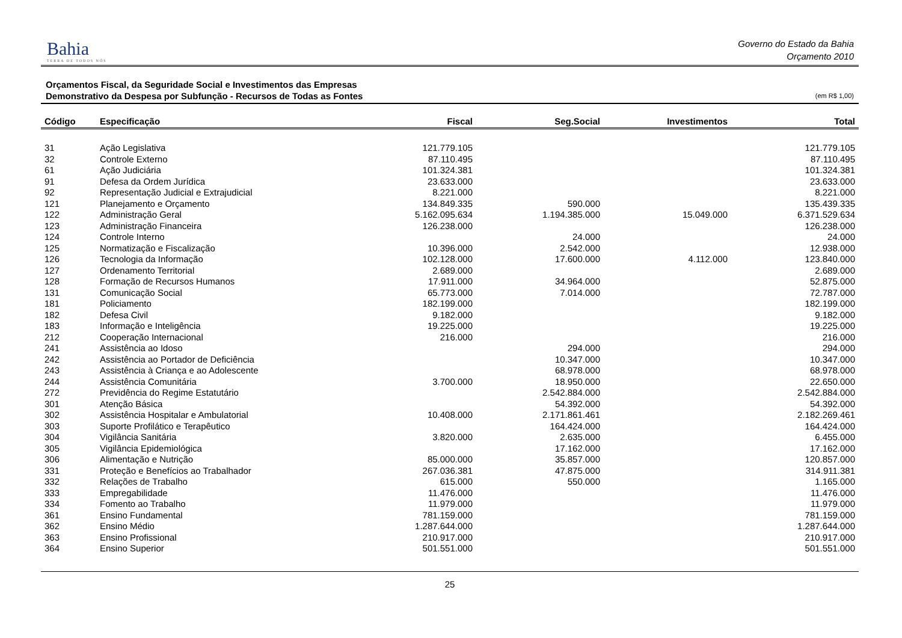Bahia
TERRA DE TODOS NÓS
Governo do Estado da Bahia
Orçamento 2010
Orçamentos Fiscal, da Seguridade Social e Investimentos das Empresas
Demonstrativo da Despesa por Subfunção - Recursos de Todas as Fontes
(em R$ 1,00)
| Código | Especificação | Fiscal | Seg.Social | Investimentos | Total |
| --- | --- | --- | --- | --- | --- |
| 31 | Ação Legislativa | 121.779.105 | | | 121.779.105 |
| 32 | Controle Externo | 87.110.495 | | | 87.110.495 |
| 61 | Ação Judiciária | 101.324.381 | | | 101.324.381 |
| 91 | Defesa da Ordem Jurídica | 23.633.000 | | | 23.633.000 |
| 92 | Representação Judicial e Extrajudicial | 8.221.000 | | | 8.221.000 |
| 121 | Planejamento e Orçamento | 134.849.335 | 590.000 | | 135.439.335 |
| 122 | Administração Geral | 5.162.095.634 | 1.194.385.000 | 15.049.000 | 6.371.529.634 |
| 123 | Administração Financeira | 126.238.000 | | | 126.238.000 |
| 124 | Controle Interno | | 24.000 | | 24.000 |
| 125 | Normatização e Fiscalização | 10.396.000 | 2.542.000 | | 12.938.000 |
| 126 | Tecnologia da Informação | 102.128.000 | 17.600.000 | 4.112.000 | 123.840.000 |
| 127 | Ordenamento Territorial | 2.689.000 | | | 2.689.000 |
| 128 | Formação de Recursos Humanos | 17.911.000 | 34.964.000 | | 52.875.000 |
| 131 | Comunicação Social | 65.773.000 | 7.014.000 | | 72.787.000 |
| 181 | Policiamento | 182.199.000 | | | 182.199.000 |
| 182 | Defesa Civil | 9.182.000 | | | 9.182.000 |
| 183 | Informação e Inteligência | 19.225.000 | | | 19.225.000 |
| 212 | Cooperação Internacional | 216.000 | | | 216.000 |
| 241 | Assistência ao Idoso | | 294.000 | | 294.000 |
| 242 | Assistência ao Portador de Deficiência | | 10.347.000 | | 10.347.000 |
| 243 | Assistência à Criança e ao Adolescente | | 68.978.000 | | 68.978.000 |
| 244 | Assistência Comunitária | 3.700.000 | 18.950.000 | | 22.650.000 |
| 272 | Previdência do Regime Estatutário | | 2.542.884.000 | | 2.542.884.000 |
| 301 | Atenção Básica | | 54.392.000 | | 54.392.000 |
| 302 | Assistência Hospitalar e Ambulatorial | 10.408.000 | 2.171.861.461 | | 2.182.269.461 |
| 303 | Suporte Profilático e Terapêutico | | 164.424.000 | | 164.424.000 |
| 304 | Vigilância Sanitária | 3.820.000 | 2.635.000 | | 6.455.000 |
| 305 | Vigilância Epidemiológica | | 17.162.000 | | 17.162.000 |
| 306 | Alimentação e Nutrição | 85.000.000 | 35.857.000 | | 120.857.000 |
| 331 | Proteção e Benefícios ao Trabalhador | 267.036.381 | 47.875.000 | | 314.911.381 |
| 332 | Relações de Trabalho | 615.000 | 550.000 | | 1.165.000 |
| 333 | Empregabilidade | 11.476.000 | | | 11.476.000 |
| 334 | Fomento ao Trabalho | 11.979.000 | | | 11.979.000 |
| 361 | Ensino Fundamental | 781.159.000 | | | 781.159.000 |
| 362 | Ensino Médio | 1.287.644.000 | | | 1.287.644.000 |
| 363 | Ensino Profissional | 210.917.000 | | | 210.917.000 |
| 364 | Ensino Superior | 501.551.000 | | | 501.551.000 |
25